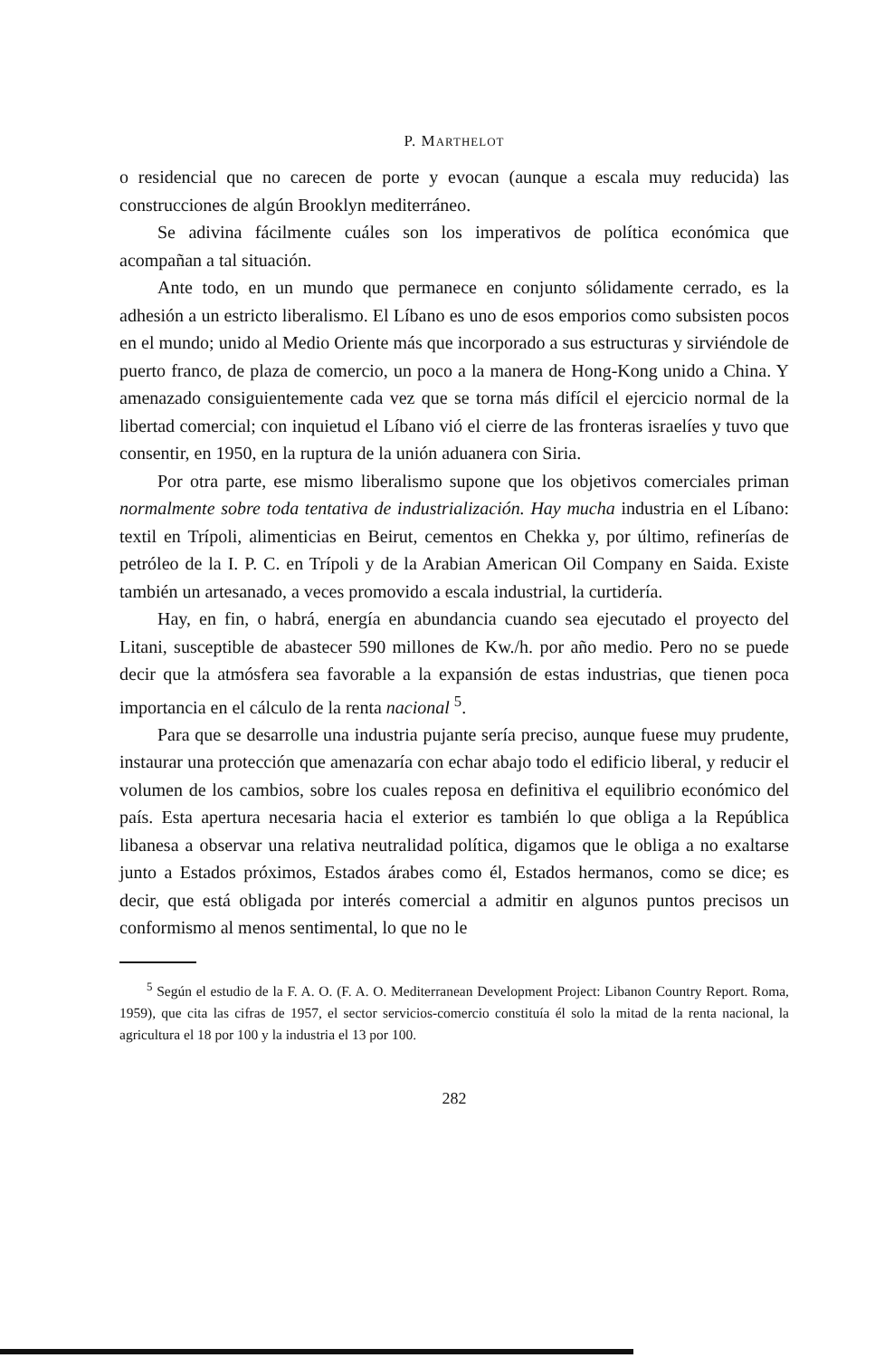P. MARTHELOT
o residencial que no carecen de porte y evocan (aunque a escala muy reducida) las construcciones de algún Brooklyn mediterráneo.
Se adivina fácilmente cuáles son los imperativos de política económica que acompañan a tal situación.
Ante todo, en un mundo que permanece en conjunto sólidamente cerrado, es la adhesión a un estricto liberalismo. El Líbano es uno de esos emporios como subsisten pocos en el mundo; unido al Medio Oriente más que incorporado a sus estructuras y sirviéndole de puerto franco, de plaza de comercio, un poco a la manera de Hong-Kong unido a China. Y amenazado consiguientemente cada vez que se torna más difícil el ejercicio normal de la libertad comercial; con inquietud el Líbano vió el cierre de las fronteras israelíes y tuvo que consentir, en 1950, en la ruptura de la unión aduanera con Siria.
Por otra parte, ese mismo liberalismo supone que los objetivos comerciales priman normalmente sobre toda tentativa de industrialización. Hay mucha industria en el Líbano: textil en Trípoli, alimenticias en Beirut, cementos en Chekka y, por último, refinerías de petróleo de la I. P. C. en Trípoli y de la Arabian American Oil Company en Saida. Existe también un artesanado, a veces promovido a escala industrial, la curtidería.
Hay, en fin, o habrá, energía en abundancia cuando sea ejecutado el proyecto del Litani, susceptible de abastecer 590 millones de Kw./h. por año medio. Pero no se puede decir que la atmósfera sea favorable a la expansión de estas industrias, que tienen poca importancia en el cálculo de la renta nacional <sup>5</sup>.
Para que se desarrolle una industria pujante sería preciso, aunque fuese muy prudente, instaurar una protección que amenazaría con echar abajo todo el edificio liberal, y reducir el volumen de los cambios, sobre los cuales reposa en definitiva el equilibrio económico del país. Esta apertura necesaria hacia el exterior es también lo que obliga a la República libanesa a observar una relativa neutralidad política, digamos que le obliga a no exaltarse junto a Estados próximos, Estados árabes como él, Estados hermanos, como se dice; es decir, que está obligada por interés comercial a admitir en algunos puntos precisos un conformismo al menos sentimental, lo que no le
<sup>5</sup> Según el estudio de la F. A. O. (F. A. O. Mediterranean Development Project: Libanon Country Report. Roma, 1959), que cita las cifras de 1957, el sector servicios-comercio constituía él solo la mitad de la renta nacional, la agricultura el 18 por 100 y la industria el 13 por 100.
282